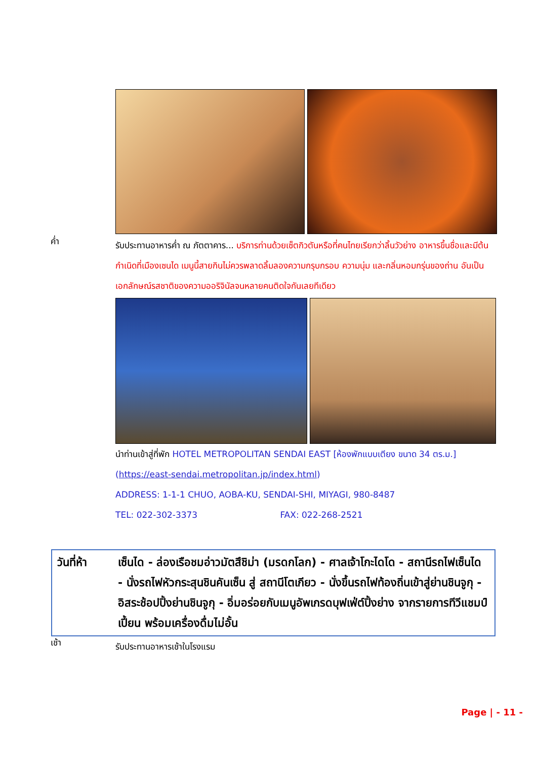ค่ำ
รับประทานอาหารค่ำ ณ ภัตตาคาร... บริการท่านด้วยเซ็ตกิวตันหรือที่คนไทยเรียกว่าลิ้นวัวย่าง อาหารขึ้นชื่อและมีต้นกำเนิดที่เมืองเซนได เมนูนี้สายกินไม่ควรพลาดลิ้มลองความกรุบกรอบ ความนุ่ม และกลิ่นหอมกรุ่นของถ่าน อันเป็นเอกลักษณ์รสชาติของความออริจินัลจนหลายคนติดใจกันเลยทีเดียว
นำท่านเข้าสู่ที่พัก HOTEL METROPOLITAN SENDAI EAST [ห้องพักแบบเตียง ขนาด 34 ตร.ม.]
(https://east-sendai.metropolitan.jp/index.html)
ADDRESS: 1-1-1 CHUO, AOBA-KU, SENDAI-SHI, MIYAGI, 980-8487
TEL: 022-302-3373 FAX: 022-268-2521
วันที่ห้า เซ็นได - ล่องเรือชมอ่าวมัตสึชิม่า (มรดกโลก) - ศาลเจ้าโกะไดโด - สถานีรถไฟเซ็นได - นั่งรถไฟหัวกระสุนชินคันเซ็น สู่ สถานีโตเกียว - นั่งขึ้นรถไฟท้องถิ่นเข้าสู่ย่านชินจูกุ - อิสระช้อปปิ้งย่านชินจูกุ - อิ่มอร่อยกับเมนูอัพเกรดบุฟเฟ่ต์ปิ้งย่าง จากรายการทีวีแชมป์เปี้ยน พร้อมเครื่องดื่มไม่อั้น
เช้า
รับประทานอาหารเช้าในโรงแรม
Page | - 11 -